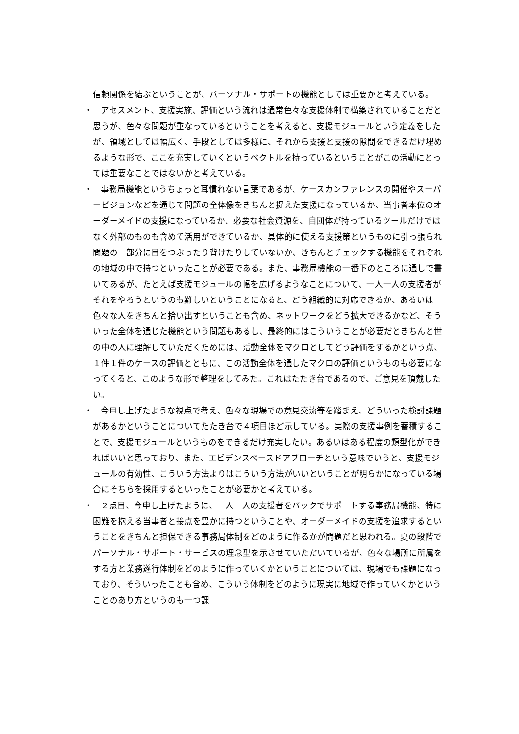信頼関係を結ぶということが、パーソナル・サポートの機能としては重要かと考えている。
・　アセスメント、支援実施、評価という流れは通常色々な支援体制で構築されていることだと思うが、色々な問題が重なっているということを考えると、支援モジュールという定義をしたが、領域としては幅広く、手段としては多様に、それから支援と支援の隙間をできるだけ埋めるような形で、ここを充実していくというベクトルを持っているということがこの活動にとっては重要なことではないかと考えている。
・　事務局機能というちょっと耳慣れない言葉であるが、ケースカンファレンスの開催やスーパービジョンなどを通じて問題の全体像をきちんと捉えた支援になっているか、当事者本位のオーダーメイドの支援になっているか、必要な社会資源を、自団体が持っているツールだけではなく外部のものも含めて活用ができているか、具体的に使える支援策というものに引っ張られ問題の一部分に目をつぶったり背けたりしていないか、きちんとチェックする機能をそれぞれの地域の中で持つといったことが必要である。また、事務局機能の一番下のところに通しで書いてあるが、たとえば支援モジュールの幅を広げるようなことについて、一人一人の支援者がそれをやろうというのも難しいということになると、どう組織的に対応できるか、あるいは色々な人をきちんと拾い出すということも含め、ネットワークをどう拡大できるかなど、そういった全体を通じた機能という問題もあるし、最終的にはこういうことが必要だときちんと世の中の人に理解していただくためには、活動全体をマクロとしてどう評価をするかという点、１件１件のケースの評価とともに、この活動全体を通したマクロの評価というものも必要になってくると、このような形で整理をしてみた。これはたたき台であるので、ご意見を頂戴したい。
・　今申し上げたような視点で考え、色々な現場での意見交流等を踏まえ、どういった検討課題があるかということについてたたき台で４項目ほど示している。実際の支援事例を蓄積することで、支援モジュールというものをできるだけ充実したい。あるいはある程度の類型化ができればいいと思っており、また、エビデンスベースドアプローチという意味でいうと、支援モジュールの有効性、こういう方法よりはこういう方法がいいということが明らかになっている場合にそちらを採用するといったことが必要かと考えている。
・　２点目、今申し上げたように、一人一人の支援者をバックでサポートする事務局機能、特に困難を抱える当事者と接点を豊かに持つということや、オーダーメイドの支援を追求するということをきちんと担保できる事務局体制をどのように作るかが問題だと思われる。夏の段階でパーソナル・サポート・サービスの理念型を示させていただいているが、色々な場所に所属をする方と業務遂行体制をどのように作っていくかということについては、現場でも課題になっており、そういったことも含め、こういう体制をどのように現実に地域で作っていくかということのあり方というのも一つ課